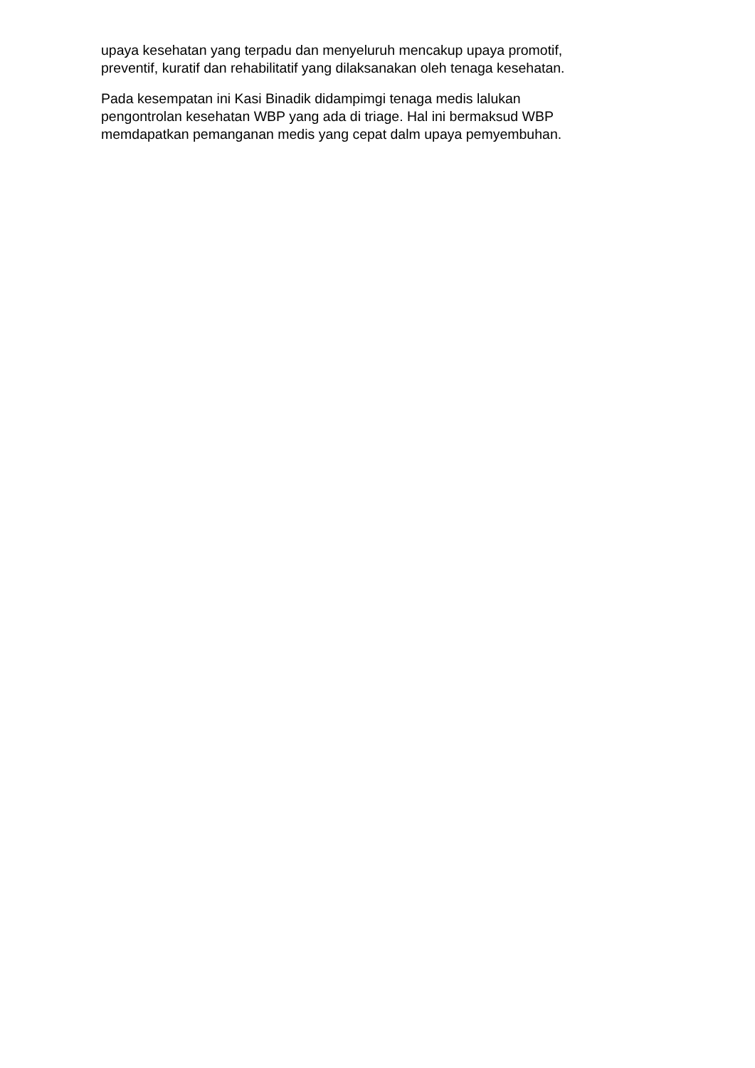upaya kesehatan yang terpadu dan menyeluruh mencakup upaya promotif,
preventif, kuratif dan rehabilitatif yang dilaksanakan oleh tenaga kesehatan.
Pada kesempatan ini Kasi Binadik didampimgi tenaga medis lalukan
pengontrolan kesehatan WBP yang ada di triage. Hal ini bermaksud WBP
memdapatkan pemanganan medis yang cepat dalm upaya pemyembuhan.